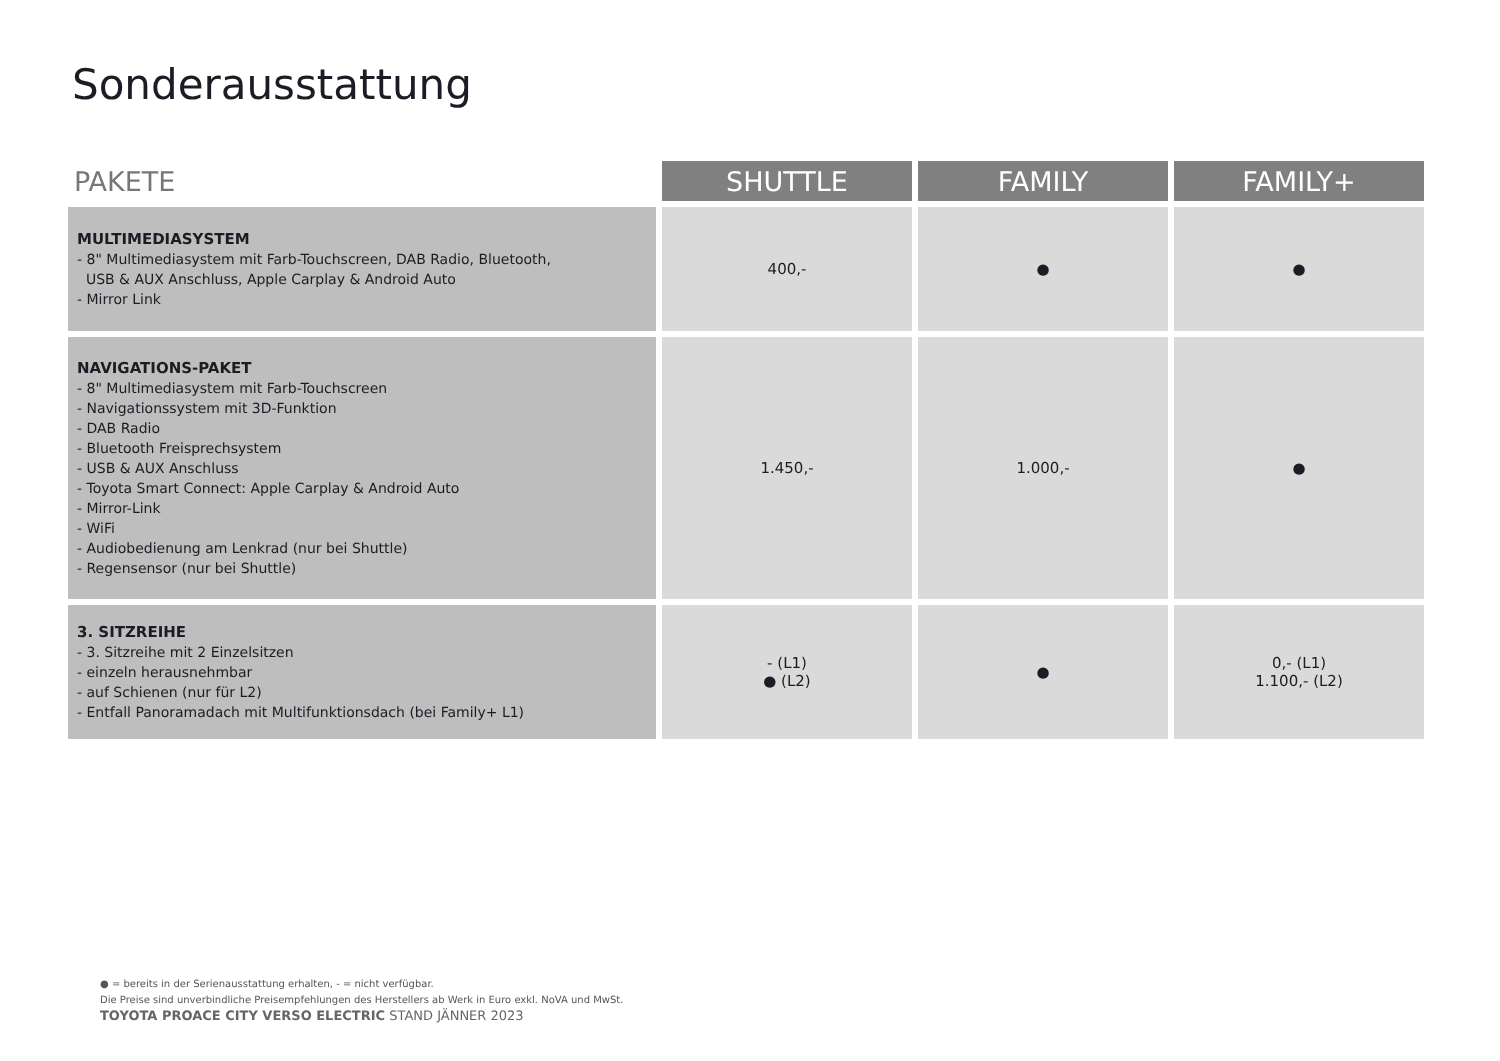Sonderausstattung
| PAKETE | SHUTTLE | FAMILY | FAMILY+ |
| --- | --- | --- | --- |
| MULTIMEDIASYSTEM - 8" Multimediasystem mit Farb-Touchscreen, DAB Radio, Bluetooth, USB & AUX Anschluss, Apple Carplay & Android Auto - Mirror Link | 400,- | ● | ● |
| NAVIGATIONS-PAKET - 8" Multimediasystem mit Farb-Touchscreen - Navigationssystem mit 3D-Funktion - DAB Radio - Bluetooth Freisprechsystem - USB & AUX Anschluss - Toyota Smart Connect: Apple Carplay & Android Auto - Mirror-Link - WiFi - Audiobedienung am Lenkrad (nur bei Shuttle) - Regensensor (nur bei Shuttle) | 1.450,- | 1.000,- | ● |
| 3. SITZREIHE - 3. Sitzreihe mit 2 Einzelsitzen - einzeln herausnehmbar - auf Schienen (nur für L2) - Entfall Panoramadach mit Multifunktionsdach (bei Family+ L1) | - (L1) ● (L2) | ● | 0,- (L1) 1.100,- (L2) |
● = bereits in der Serienausstattung erhalten, - = nicht verfügbar.
Die Preise sind unverbindliche Preisempfehlungen des Herstellers ab Werk in Euro exkl. NoVA und MwSt.
TOYOTA PROACE CITY VERSO ELECTRIC STAND JÄNNER 2023